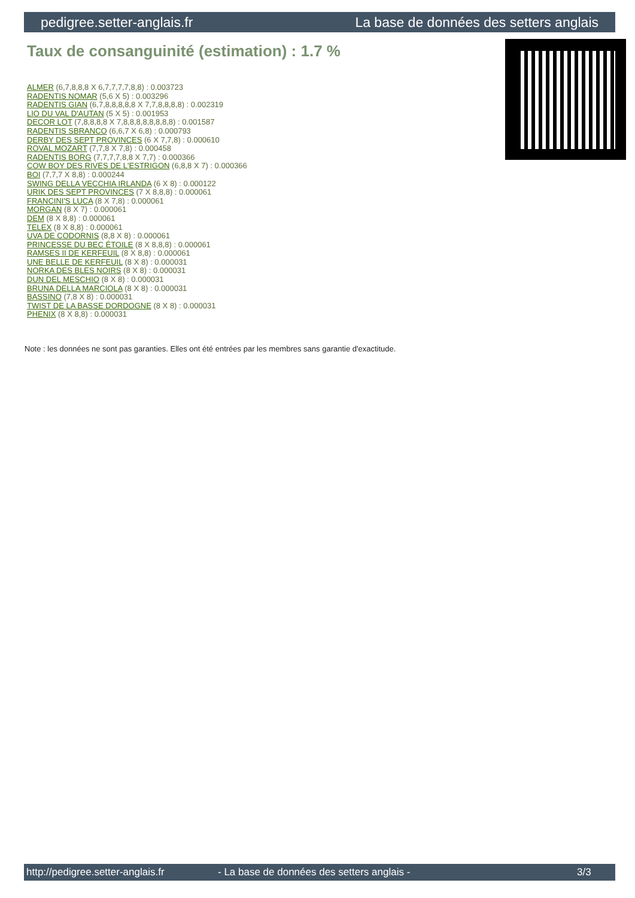pedigree.setter-anglais.fr La base de données des setters anglais
Taux de consanguinité (estimation) : 1.7 %
ALMER (6,7,8,8,8 X 6,7,7,7,7,8,8) : 0.003723
RADENTIS NOMAR (5,6 X 5) : 0.003296
RADENTIS GIAN (6,7,8,8,8,8,8 X 7,7,8,8,8,8) : 0.002319
LIO DU VAL D'AUTAN (5 X 5) : 0.001953
DECOR LOT (7,8,8,8,8 X 7,8,8,8,8,8,8,8,8) : 0.001587
RADENTIS SBRANCO (6,6,7 X 6,8) : 0.000793
DERBY DES SEPT PROVINCES (6 X 7,7,8) : 0.000610
ROVAL MOZART (7,7,8 X 7,8) : 0.000458
RADENTIS BORG (7,7,7,7,8,8 X 7,7) : 0.000366
COW BOY DES RIVES DE L'ESTRIGON (6,8,8 X 7) : 0.000366
BOI (7,7,7 X 8,8) : 0.000244
SWING DELLA VECCHIA IRLANDA (6 X 8) : 0.000122
URIK DES SEPT PROVINCES (7 X 8,8,8) : 0.000061
FRANCINI'S LUCA (8 X 7,8) : 0.000061
MORGAN (8 X 7) : 0.000061
DEM (8 X 8,8) : 0.000061
TELEX (8 X 8,8) : 0.000061
UVA DE CODORNIS (8,8 X 8) : 0.000061
PRINCESSE DU BEC ÉTOILE (8 X 8,8,8) : 0.000061
RAMSES II DE KERFEUIL (8 X 8,8) : 0.000061
UNE BELLE DE KERFEUIL (8 X 8) : 0.000031
NORKA DES BLES NOIRS (8 X 8) : 0.000031
DUN DEL MESCHIO (8 X 8) : 0.000031
BRUNA DELLA MARCIOLA (8 X 8) : 0.000031
BASSINO (7,8 X 8) : 0.000031
TWIST DE LA BASSE DORDOGNE (8 X 8) : 0.000031
PHENIX (8 X 8,8) : 0.000031
Note : les données ne sont pas garanties. Elles ont été entrées par les membres sans garantie d'exactitude.
http://pedigree.setter-anglais.fr - La base de données des setters anglais - 3/3